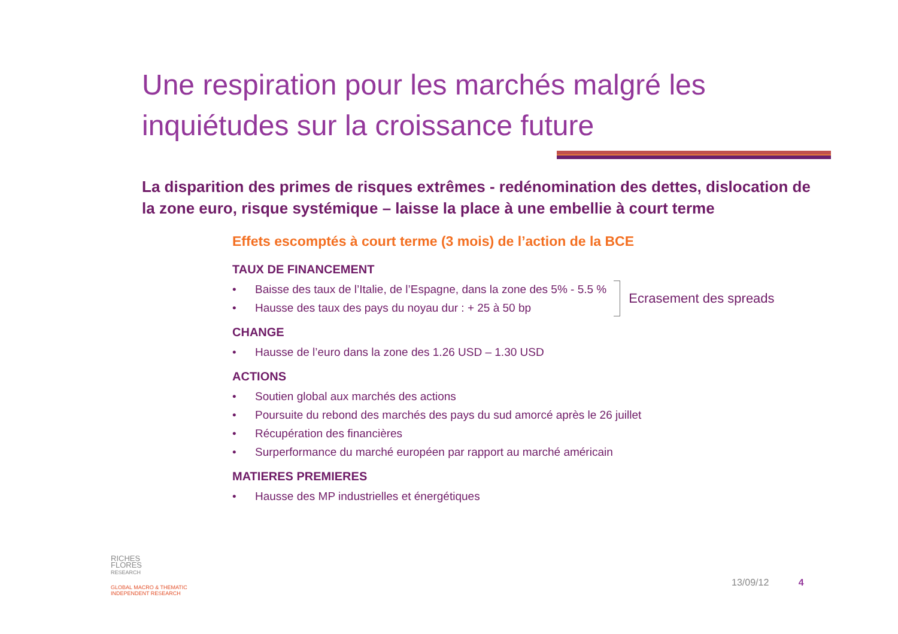Une respiration pour les marchés malgré les inquiétudes sur la croissance future
La disparition des primes de risques extrêmes - redénomination des dettes, dislocation de la zone euro, risque systémique – laisse la place à une embellie à court terme
Effets escomptés à court terme (3 mois) de l’action de la BCE
TAUX DE FINANCEMENT
• Baisse des taux de l’Italie, de l’Espagne, dans la zone des 5% - 5.5 %
• Hausse des taux des pays du noyau dur : + 25 à 50 bp
Ecrasement des spreads
CHANGE
• Hausse de l’euro dans la zone des 1.26 USD – 1.30 USD
ACTIONS
• Soutien global aux marchés des actions
• Poursuite du rebond des marchés des pays du sud amorcé après le 26 juillet
• Récupération des financières
• Surperformance du marché européen par rapport au marché américain
MATIERES PREMIERES
• Hausse des MP industrielles et énergétiques
RICHES
FLORES
RESEARCH
GLOBAL MACRO & THEMATIC
INDEPENDENT RESEARCH
13/09/12 4